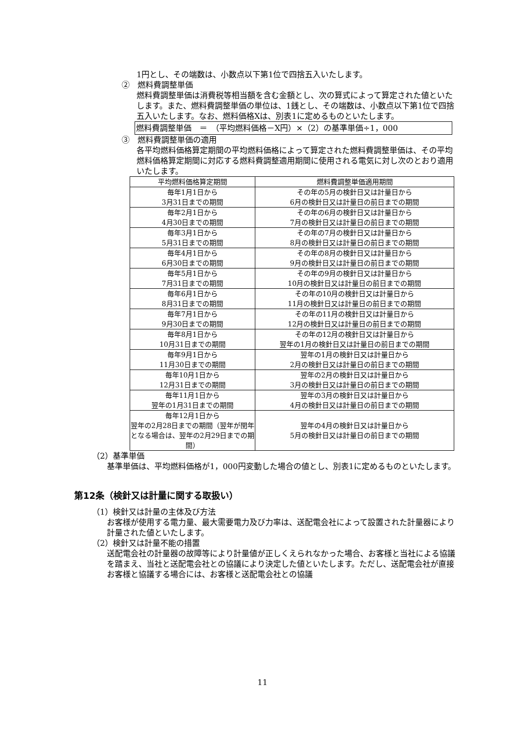1円とし、その端数は、小数点以下第1位で四捨五入いたします。
②　燃料費調整単価
燃料費調整単価は消費税等相当額を含む金額とし、次の算式によって算定された値といたします。また、燃料費調整単価の単位は、1銭とし、その端数は、小数点以下第1位で四捨五入いたします。なお、燃料価格Xは、別表1に定めるものといたします。
燃料費調整単価　＝　（平均燃料価格－X円）×（2）の基準単価÷1，000
③　燃料費調整単価の適用
各平均燃料価格算定期間の平均燃料価格によって算定された燃料費調整単価は、その平均燃料価格算定期間に対応する燃料費調整適用期間に使用される電気に対し次のとおり適用いたします。
| 平均燃料価格算定期間 | 燃料費調整単価適用期間 |
| --- | --- |
| 毎年1月1日から 3月31日までの期間 | その年の5月の検針日又は計量日から 6月の検針日又は計量日の前日までの期間 |
| 毎年2月1日から 4月30日までの期間 | その年の6月の検針日又は計量日から 7月の検針日又は計量日の前日までの期間 |
| 毎年3月1日から 5月31日までの期間 | その年の7月の検針日又は計量日から 8月の検針日又は計量日の前日までの期間 |
| 毎年4月1日から 6月30日までの期間 | その年の8月の検針日又は計量日から 9月の検針日又は計量日の前日までの期間 |
| 毎年5月1日から 7月31日までの期間 | その年の9月の検針日又は計量日から 10月の検針日又は計量日の前日までの期間 |
| 毎年6月1日から 8月31日までの期間 | その年の10月の検針日又は計量日から 11月の検針日又は計量日の前日までの期間 |
| 毎年7月1日から 9月30日までの期間 | その年の11月の検針日又は計量日から 12月の検針日又は計量日の前日までの期間 |
| 毎年8月1日から 10月31日までの期間 | その年の12月の検針日又は計量日から 翌年の1月の検針日又は計量日の前日までの期間 |
| 毎年9月1日から 11月30日までの期間 | 翌年の1月の検針日又は計量日から 2月の検針日又は計量日の前日までの期間 |
| 毎年10月1日から 12月31日までの期間 | 翌年の2月の検針日又は計量日から 3月の検針日又は計量日の前日までの期間 |
| 毎年11月1日から 翌年の1月31日までの期間 | 翌年の3月の検針日又は計量日から 4月の検針日又は計量日の前日までの期間 |
| 毎年12月1日から 翌年の2月28日までの期間（翌年が閏年となる場合は、翌年の2月29日までの期間） | 翌年の4月の検針日又は計量日から 5月の検針日又は計量日の前日までの期間 |
（2）基準単価
基準単価は、平均燃料価格が1，000円変動した場合の値とし、別表1に定めるものといたします。
第12条（検針又は計量に関する取扱い）
（1）検針又は計量の主体及び方法
お客様が使用する電力量、最大需要電力及び力率は、送配電会社によって設置された計量器により計量された値といたします。
（2）検針又は計量不能の措置
送配電会社の計量器の故障等により計量値が正しくえられなかった場合、お客様と当社による協議を踏まえ、当社と送配電会社との協議により決定した値といたします。ただし、送配電会社が直接お客様と協議する場合には、お客様と送配電会社との協議
11